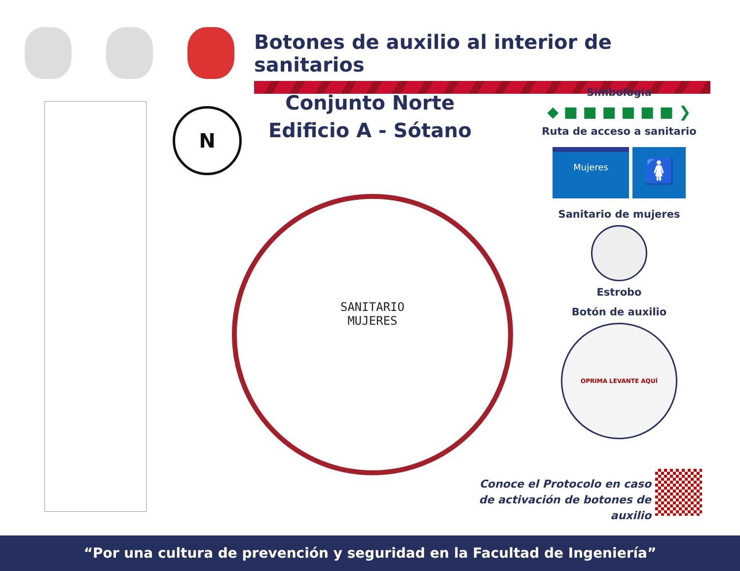Botones de auxilio al interior de sanitarios
N
Conjunto Norte
Edificio A - Sótano
SANITARIO
MUJERES
Simbología
◆ ■ ■ ■ ■ ■ ■ ❯
Ruta de acceso a sanitario
Mujeres
🚺
Sanitario de mujeres
Estrobo
Botón de auxilio
OPRIMA LEVANTE AQUÍ
Conoce el Protocolo en caso
de activación de botones de auxilio
“Por una cultura de prevención y seguridad en la Facultad de Ingeniería”